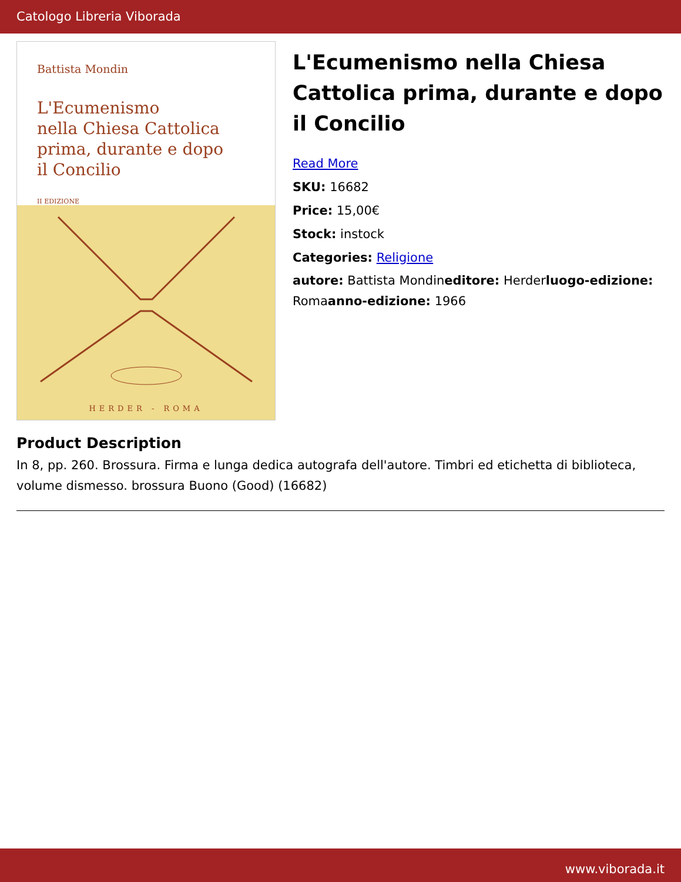Catologo Libreria Viborada
Battista Mondin
L'Ecumenismo
nella Chiesa Cattolica
prima, durante e dopo
il Concilio
II EDIZIONE
HERDER - ROMA
L'Ecumenismo nella Chiesa Cattolica prima, durante e dopo il Concilio
Read More
SKU: 16682
Price: 15,00€
Stock: instock
Categories: Religione
autore: Battista Mondineditore: Herderluogo-edizione: Romaanno-edizione: 1966
Product Description
In 8, pp. 260. Brossura. Firma e lunga dedica autografa dell'autore. Timbri ed etichetta di biblioteca, volume dismesso. brossura Buono (Good) (16682)
www.viborada.it